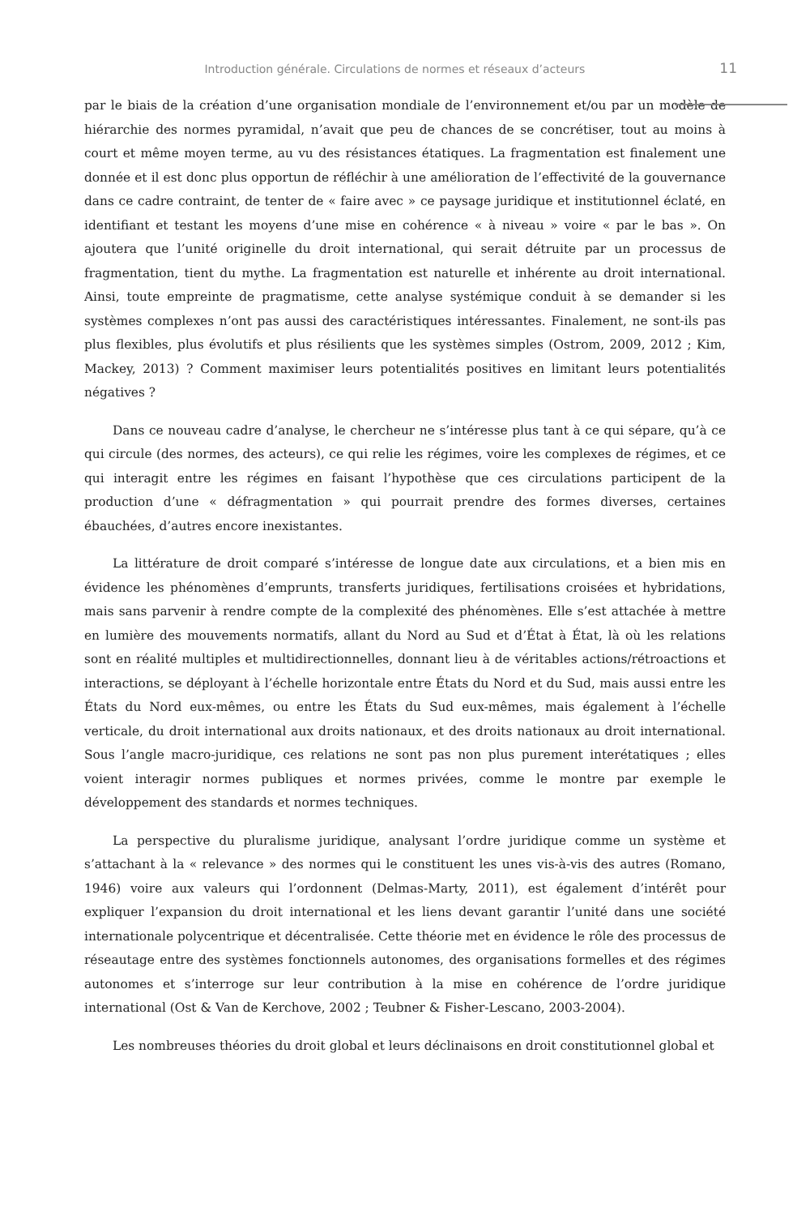Introduction générale. Circulations de normes et réseaux d’acteurs 11
par le biais de la création d’une organisation mondiale de l’environnement et/ou par un modèle de hiérarchie des normes pyramidal, n’avait que peu de chances de se concrétiser, tout au moins à court et même moyen terme, au vu des résistances étatiques. La fragmentation est finalement une donnée et il est donc plus opportun de réfléchir à une amélioration de l’effectivité de la gouvernance dans ce cadre contraint, de tenter de « faire avec » ce paysage juridique et institutionnel éclaté, en identifiant et testant les moyens d’une mise en cohérence « à niveau » voire « par le bas ». On ajoutera que l’unité originelle du droit international, qui serait détruite par un processus de fragmentation, tient du mythe. La fragmentation est naturelle et inhérente au droit international. Ainsi, toute empreinte de pragmatisme, cette analyse systémique conduit à se demander si les systèmes complexes n’ont pas aussi des caractéristiques intéressantes. Finalement, ne sont-ils pas plus flexibles, plus évolutifs et plus résilients que les systèmes simples (Ostrom, 2009, 2012 ; Kim, Mackey, 2013) ? Comment maximiser leurs potentialités positives en limitant leurs potentialités négatives ?
Dans ce nouveau cadre d’analyse, le chercheur ne s’intéresse plus tant à ce qui sépare, qu’à ce qui circule (des normes, des acteurs), ce qui relie les régimes, voire les complexes de régimes, et ce qui interagit entre les régimes en faisant l’hypothèse que ces circulations participent de la production d’une « défragmentation » qui pourrait prendre des formes diverses, certaines ébauchées, d’autres encore inexistantes.
La littérature de droit comparé s’intéresse de longue date aux circulations, et a bien mis en évidence les phénomènes d’emprunts, transferts juridiques, fertilisations croisées et hybridations, mais sans parvenir à rendre compte de la complexité des phénomènes. Elle s’est attachée à mettre en lumière des mouvements normatifs, allant du Nord au Sud et d’État à État, là où les relations sont en réalité multiples et multidirectionnelles, donnant lieu à de véritables actions/rétroactions et interactions, se déployant à l’échelle horizontale entre États du Nord et du Sud, mais aussi entre les États du Nord eux-mêmes, ou entre les États du Sud eux-mêmes, mais également à l’échelle verticale, du droit international aux droits nationaux, et des droits nationaux au droit international. Sous l’angle macro-juridique, ces relations ne sont pas non plus purement interétatiques ; elles voient interagir normes publiques et normes privées, comme le montre par exemple le développement des standards et normes techniques.
La perspective du pluralisme juridique, analysant l’ordre juridique comme un système et s’attachant à la « relevance » des normes qui le constituent les unes vis-à-vis des autres (Romano, 1946) voire aux valeurs qui l’ordonnent (Delmas-Marty, 2011), est également d’intérêt pour expliquer l’expansion du droit international et les liens devant garantir l’unité dans une société internationale polycentrique et décentralisée. Cette théorie met en évidence le rôle des processus de réseautage entre des systèmes fonctionnels autonomes, des organisations formelles et des régimes autonomes et s’interroge sur leur contribution à la mise en cohérence de l’ordre juridique international (Ost & Van de Kerchove, 2002 ; Teubner & Fisher-Lescano, 2003-2004).
Les nombreuses théories du droit global et leurs déclinaisons en droit constitutionnel global et